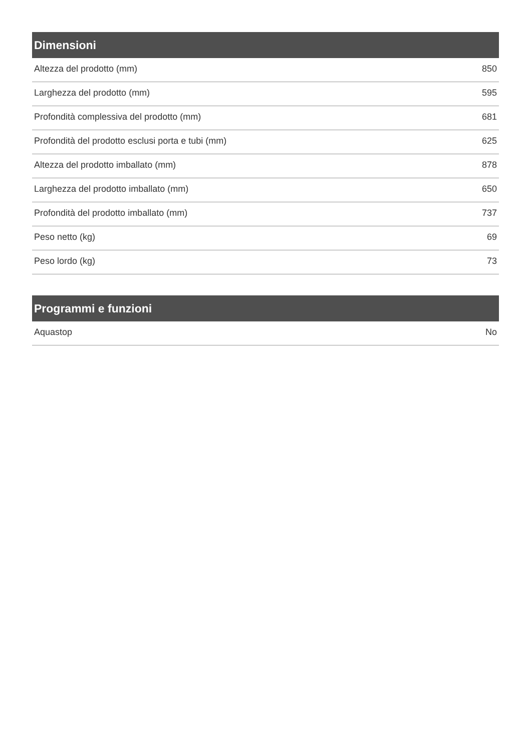| Dimensioni | |
| --- | --- |
| Altezza del prodotto (mm) | 850 |
| Larghezza del prodotto (mm) | 595 |
| Profondità complessiva del prodotto (mm) | 681 |
| Profondità del prodotto esclusi porta e tubi (mm) | 625 |
| Altezza del prodotto imballato (mm) | 878 |
| Larghezza del prodotto imballato (mm) | 650 |
| Profondità del prodotto imballato (mm) | 737 |
| Peso netto (kg) | 69 |
| Peso lordo (kg) | 73 |
| Programmi e funzioni | |
| --- | --- |
| Aquastop | No |